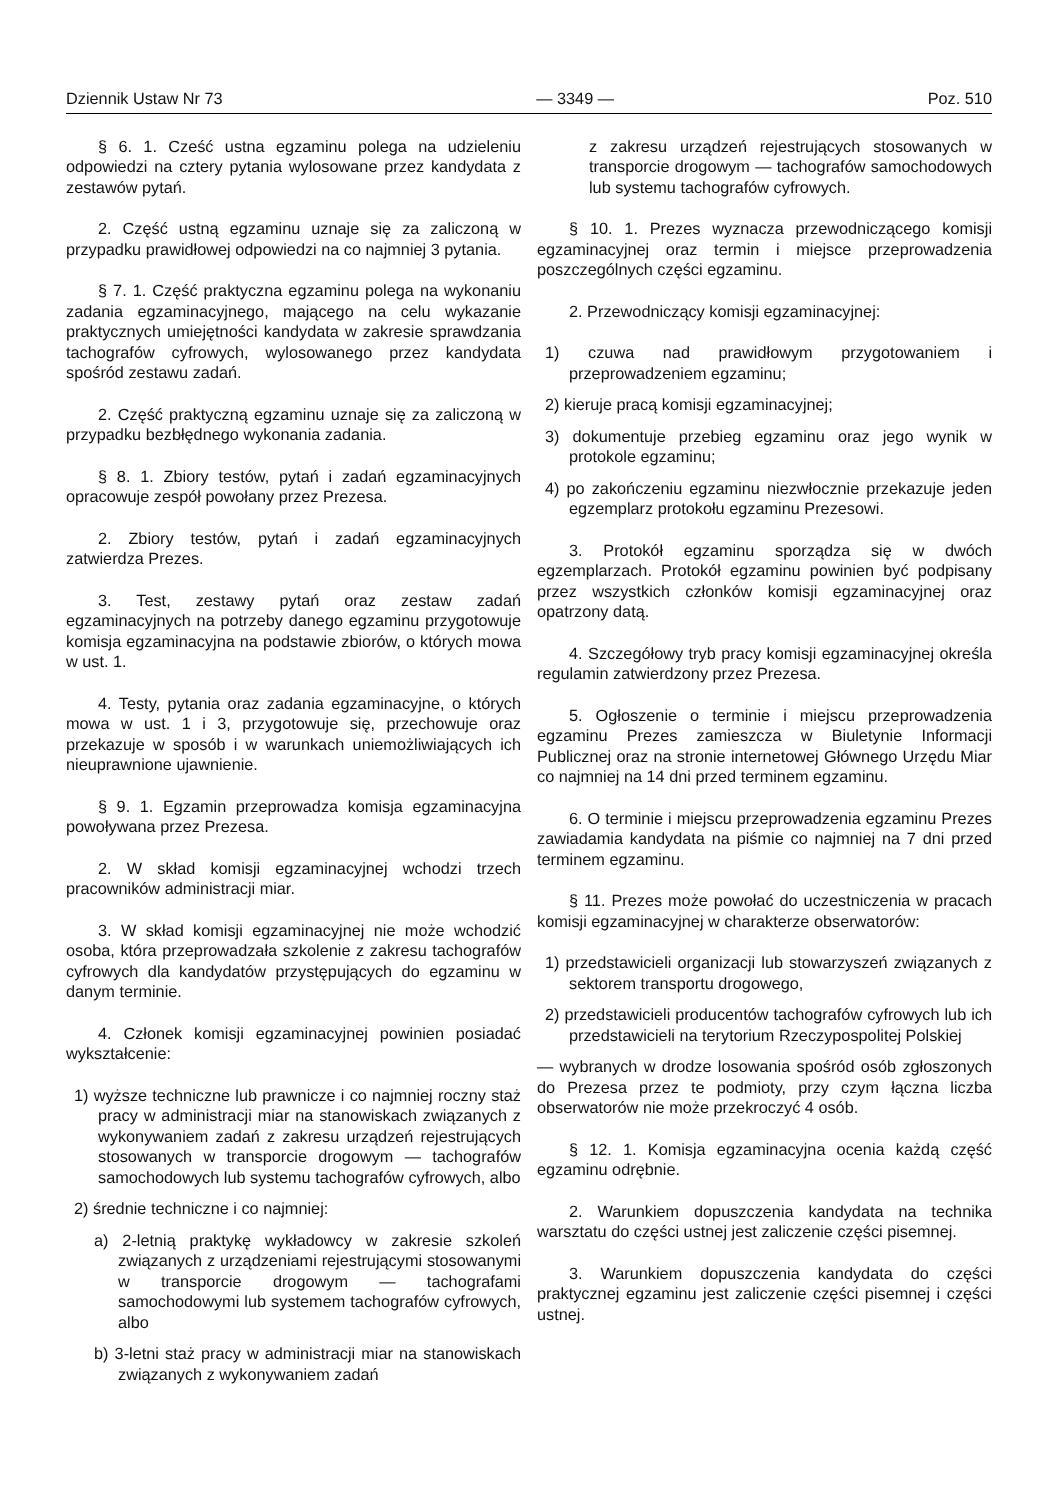Dziennik Ustaw Nr 73 — 3349 — Poz. 510
§ 6. 1. Cześć ustna egzaminu polega na udzieleniu odpowiedzi na cztery pytania wylosowane przez kandydata z zestawów pytań.
2. Część ustną egzaminu uznaje się za zaliczoną w przypadku prawidłowej odpowiedzi na co najmniej 3 pytania.
§ 7. 1. Część praktyczna egzaminu polega na wykonaniu zadania egzaminacyjnego, mającego na celu wykazanie praktycznych umiejętności kandydata w zakresie sprawdzania tachografów cyfrowych, wylosowanego przez kandydata spośród zestawu zadań.
2. Część praktyczną egzaminu uznaje się za zaliczoną w przypadku bezbłędnego wykonania zadania.
§ 8. 1. Zbiory testów, pytań i zadań egzaminacyjnych opracowuje zespół powołany przez Prezesa.
2. Zbiory testów, pytań i zadań egzaminacyjnych zatwierdza Prezes.
3. Test, zestawy pytań oraz zestaw zadań egzaminacyjnych na potrzeby danego egzaminu przygotowuje komisja egzaminacyjna na podstawie zbiorów, o których mowa w ust. 1.
4. Testy, pytania oraz zadania egzaminacyjne, o których mowa w ust. 1 i 3, przygotowuje się, przechowuje oraz przekazuje w sposób i w warunkach uniemożliwiających ich nieuprawnione ujawnienie.
§ 9. 1. Egzamin przeprowadza komisja egzaminacyjna powoływana przez Prezesa.
2. W skład komisji egzaminacyjnej wchodzi trzech pracowników administracji miar.
3. W skład komisji egzaminacyjnej nie może wchodzić osoba, która przeprowadzała szkolenie z zakresu tachografów cyfrowych dla kandydatów przystępujących do egzaminu w danym terminie.
4. Członek komisji egzaminacyjnej powinien posiadać wykształcenie:
1) wyższe techniczne lub prawnicze i co najmniej roczny staż pracy w administracji miar na stanowiskach związanych z wykonywaniem zadań z zakresu urządzeń rejestrujących stosowanych w transporcie drogowym — tachografów samochodowych lub systemu tachografów cyfrowych, albo
2) średnie techniczne i co najmniej:
a) 2-letnią praktykę wykładowcy w zakresie szkoleń związanych z urządzeniami rejestrującymi stosowanymi w transporcie drogowym — tachografami samochodowymi lub systemem tachografów cyfrowych, albo
b) 3-letni staż pracy w administracji miar na stanowiskach związanych z wykonywaniem zadań
z zakresu urządzeń rejestrujących stosowanych w transporcie drogowym — tachografów samochodowych lub systemu tachografów cyfrowych.
§ 10. 1. Prezes wyznacza przewodniczącego komisji egzaminacyjnej oraz termin i miejsce przeprowadzenia poszczególnych części egzaminu.
2. Przewodniczący komisji egzaminacyjnej:
1) czuwa nad prawidłowym przygotowaniem i przeprowadzeniem egzaminu;
2) kieruje pracą komisji egzaminacyjnej;
3) dokumentuje przebieg egzaminu oraz jego wynik w protokole egzaminu;
4) po zakończeniu egzaminu niezwłocznie przekazuje jeden egzemplarz protokołu egzaminu Prezesowi.
3. Protokół egzaminu sporządza się w dwóch egzemplarzach. Protokół egzaminu powinien być podpisany przez wszystkich członków komisji egzaminacyjnej oraz opatrzony datą.
4. Szczegółowy tryb pracy komisji egzaminacyjnej określa regulamin zatwierdzony przez Prezesa.
5. Ogłoszenie o terminie i miejscu przeprowadzenia egzaminu Prezes zamieszcza w Biuletynie Informacji Publicznej oraz na stronie internetowej Głównego Urzędu Miar co najmniej na 14 dni przed terminem egzaminu.
6. O terminie i miejscu przeprowadzenia egzaminu Prezes zawiadamia kandydata na piśmie co najmniej na 7 dni przed terminem egzaminu.
§ 11. Prezes może powołać do uczestniczenia w pracach komisji egzaminacyjnej w charakterze obserwatorów:
1) przedstawicieli organizacji lub stowarzyszeń związanych z sektorem transportu drogowego,
2) przedstawicieli producentów tachografów cyfrowych lub ich przedstawicieli na terytorium Rzeczypospolitej Polskiej
— wybranych w drodze losowania spośród osób zgłoszonych do Prezesa przez te podmioty, przy czym łączna liczba obserwatorów nie może przekroczyć 4 osób.
§ 12. 1. Komisja egzaminacyjna ocenia każdą część egzaminu odrębnie.
2. Warunkiem dopuszczenia kandydata na technika warsztatu do części ustnej jest zaliczenie części pisemnej.
3. Warunkiem dopuszczenia kandydata do części praktycznej egzaminu jest zaliczenie części pisemnej i części ustnej.